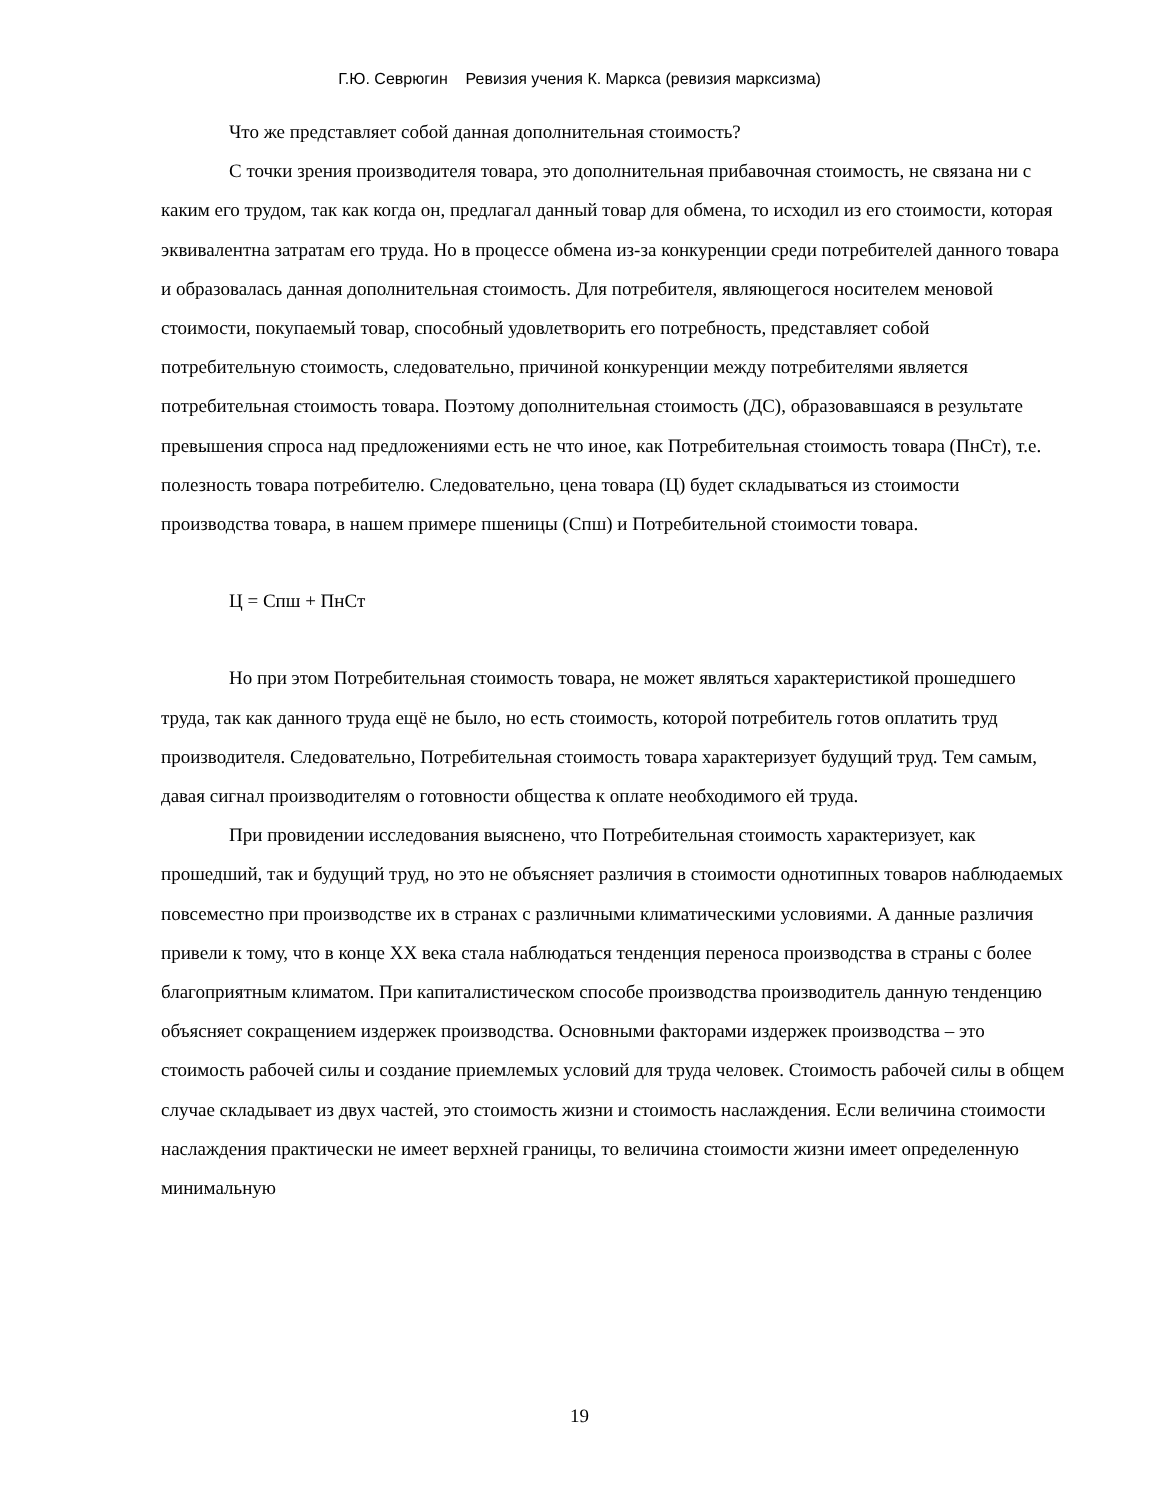Г.Ю. Севрюгин Ревизия учения К. Маркса (ревизия марксизма)
Что же представляет собой данная дополнительная стоимость?
С точки зрения производителя товара, это дополнительная прибавочная стоимость, не связана ни с каким его трудом, так как когда он, предлагал данный товар для обмена, то исходил из его стоимости, которая эквивалентна затратам его труда. Но в процессе обмена из-за конкуренции среди потребителей данного товара и образовалась данная дополнительная стоимость. Для потребителя, являющегося носителем меновой стоимости, покупаемый товар, способный удовлетворить его потребность, представляет собой потребительную стоимость, следовательно, причиной конкуренции между потребителями является потребительная стоимость товара. Поэтому дополнительная стоимость (ДС), образовавшаяся в результате превышения спроса над предложениями есть не что иное, как Потребительная стоимость товара (ПнСт), т.е. полезность товара потребителю. Следовательно, цена товара (Ц) будет складываться из стоимости производства товара, в нашем примере пшеницы (Спш) и Потребительной стоимости товара.
Ц = Спш + ПнСт
Но при этом Потребительная стоимость товара, не может являться характеристикой прошедшего труда, так как данного труда ещё не было, но есть стоимость, которой потребитель готов оплатить труд производителя. Следовательно, Потребительная стоимость товара характеризует будущий труд. Тем самым, давая сигнал производителям о готовности общества к оплате необходимого ей труда.
При провидении исследования выяснено, что Потребительная стоимость характеризует, как прошедший, так и будущий труд, но это не объясняет различия в стоимости однотипных товаров наблюдаемых повсеместно при производстве их в странах с различными климатическими условиями. А данные различия привели к тому, что в конце XX века стала наблюдаться тенденция переноса производства в страны с более благоприятным климатом. При капиталистическом способе производства производитель данную тенденцию объясняет сокращением издержек производства. Основными факторами издержек производства – это стоимость рабочей силы и создание приемлемых условий для труда человек. Стоимость рабочей силы в общем случае складывает из двух частей, это стоимость жизни и стоимость наслаждения. Если величина стоимости наслаждения практически не имеет верхней границы, то величина стоимости жизни имеет определенную минимальную
19